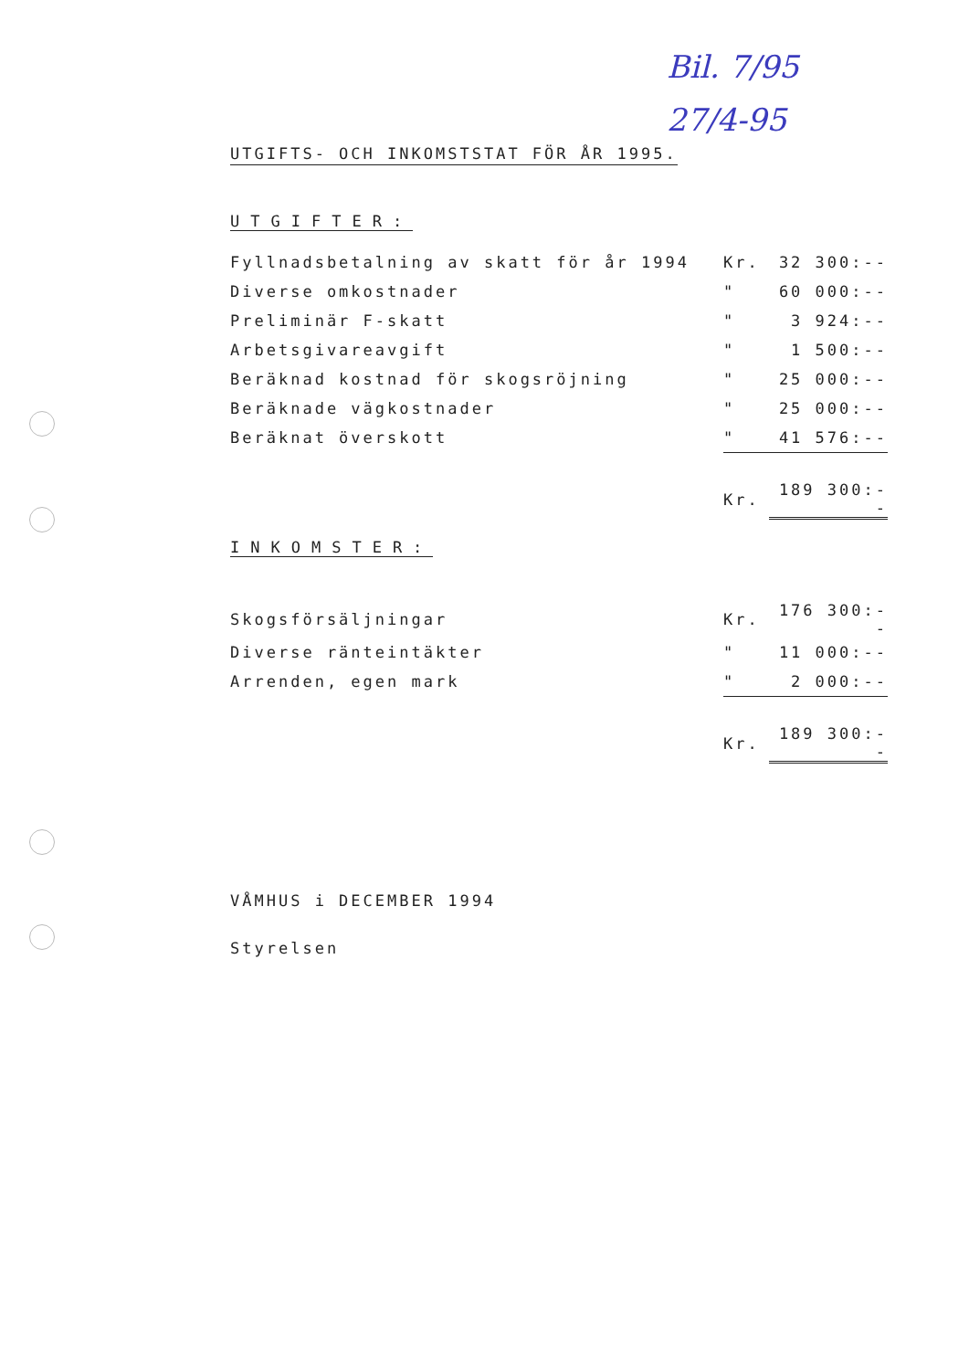Bil. 7/95
27/4-95
UTGIFTS- OCH INKOMSTSTAT FÖR ÅR 1995.
UTGIFTER:
| Fyllnadsbetalning av skatt för år 1994 | Kr. | 32 300:-- |
| Diverse omkostnader | " | 60 000:-- |
| Preliminär F-skatt | " | 3 924:-- |
| Arbetsgivareavgift | " | 1 500:-- |
| Beräknad kostnad för skogsröjning | " | 25 000:-- |
| Beräknade vägkostnader | " | 25 000:-- |
| Beräknat överskott | " | 41 576:-- |
| | Kr. | 189 300:-- |
INKOMSTER:
| Skogsförsäljningar | Kr. | 176 300:-- |
| Diverse ränteintäkter | " | 11 000:-- |
| Arrenden, egen mark | " | 2 000:-- |
| | Kr. | 189 300:-- |
VÅMHUS i DECEMBER 1994
Styrelsen